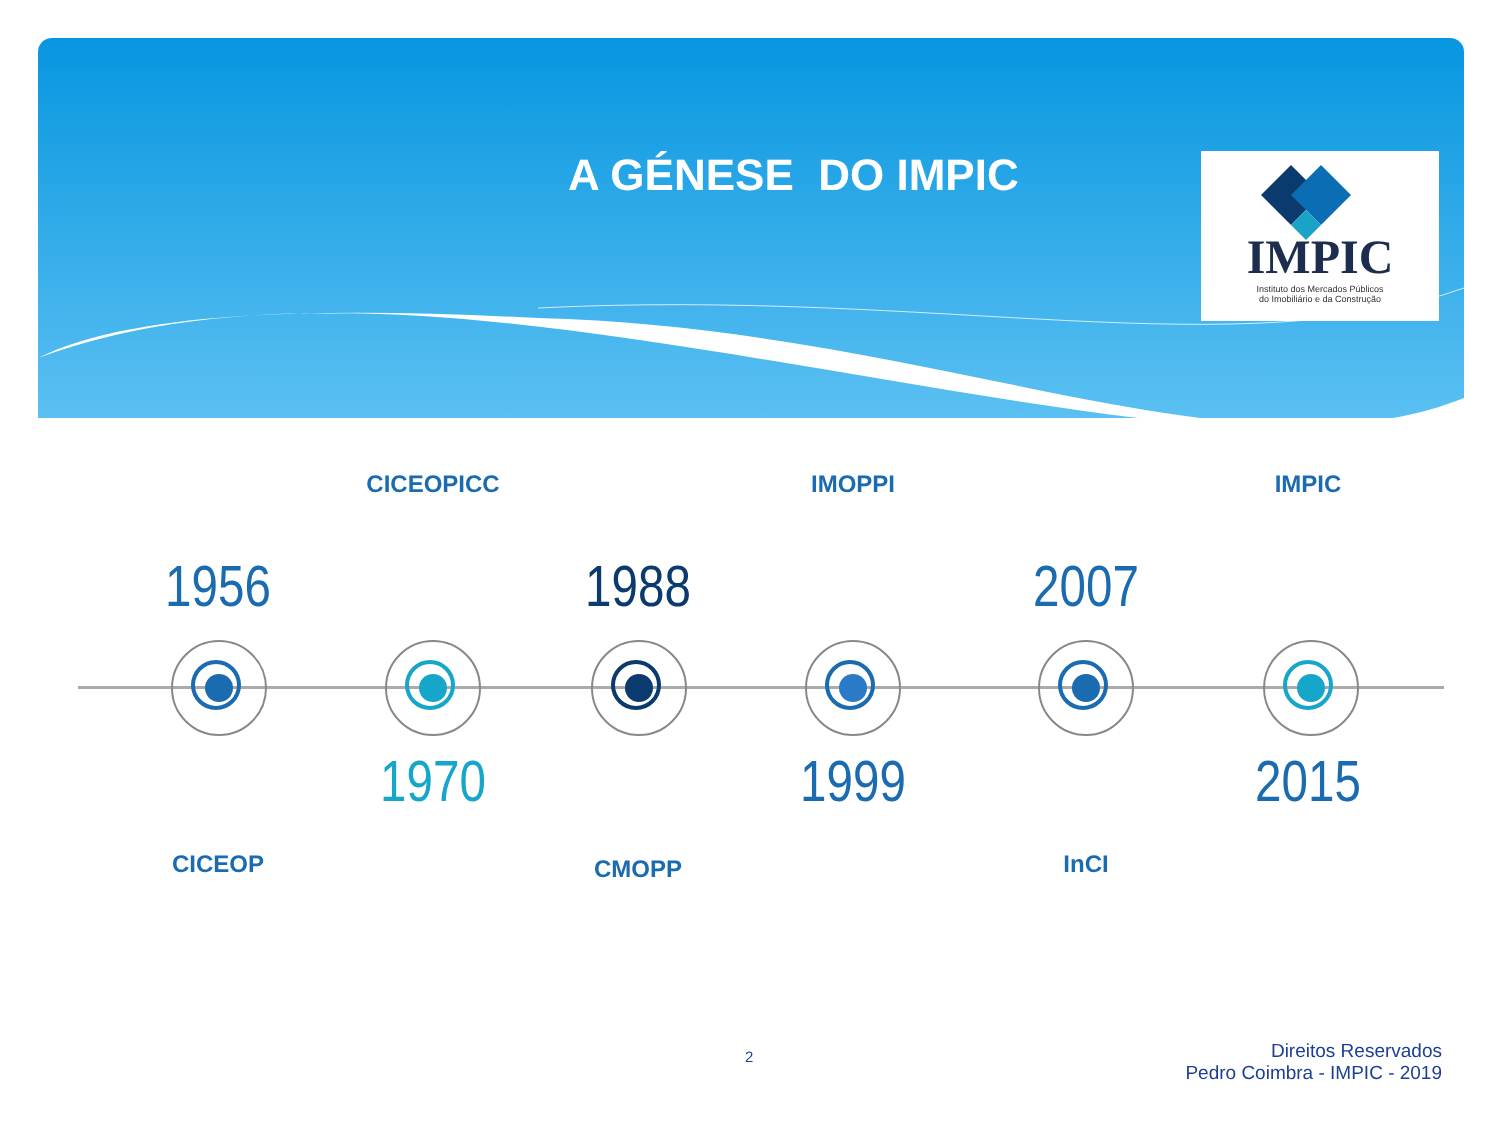A GÉNESE DO IMPIC
IMPIC
Instituto dos Mercados Públicos
do Imobiliário e da Construção
1956
CICEOP
CICEOPICC
1970
1988
CMOPP
IMOPPI
1999
2007
InCI
IMPIC
2015
2
Direitos Reservados
Pedro Coimbra - IMPIC - 2019